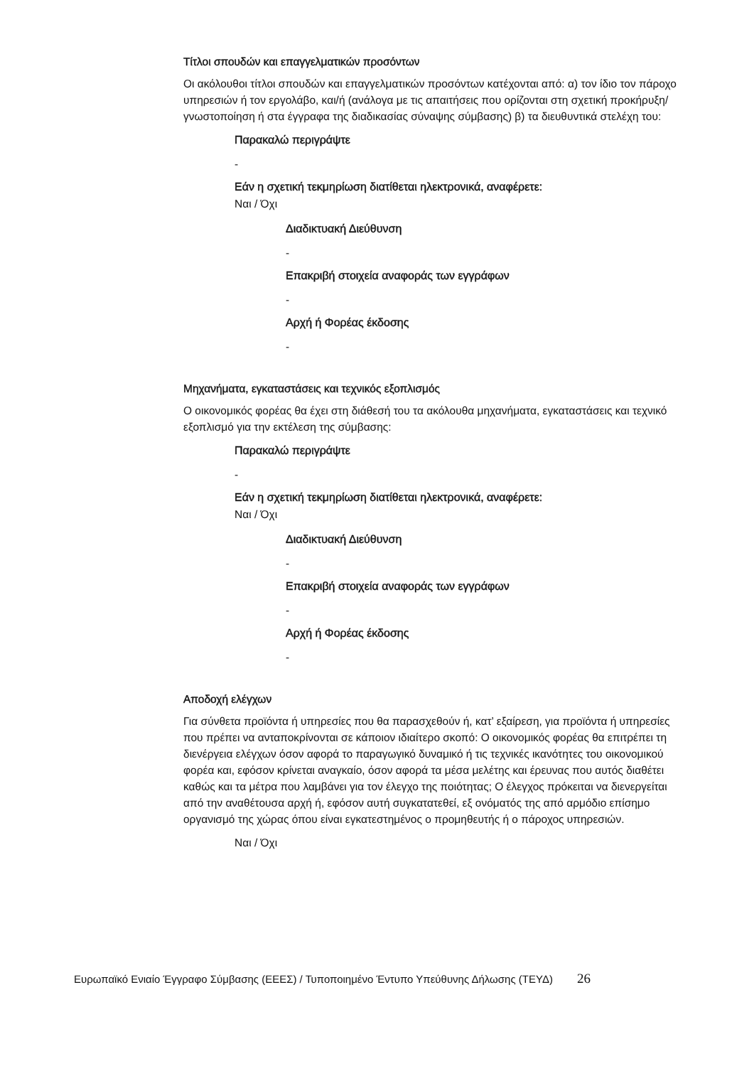Τίτλοι σπουδών και επαγγελματικών προσόντων
Οι ακόλουθοι τίτλοι σπουδών και επαγγελματικών προσόντων κατέχονται από: α) τον ίδιο τον πάροχο υπηρεσιών ή τον εργολάβο, και/ή (ανάλογα με τις απαιτήσεις που ορίζονται στη σχετική προκήρυξη/γνωστοποίηση ή στα έγγραφα της διαδικασίας σύναψης σύμβασης) β) τα διευθυντικά στελέχη του:
Παρακαλώ περιγράψτε
-
Εάν η σχετική τεκμηρίωση διατίθεται ηλεκτρονικά, αναφέρετε:
Ναι / Όχι
Διαδικτυακή Διεύθυνση
-
Επακριβή στοιχεία αναφοράς των εγγράφων
-
Αρχή ή Φορέας έκδοσης
-
Μηχανήματα, εγκαταστάσεις και τεχνικός εξοπλισμός
Ο οικονομικός φορέας θα έχει στη διάθεσή του τα ακόλουθα μηχανήματα, εγκαταστάσεις και τεχνικό εξοπλισμό για την εκτέλεση της σύμβασης:
Παρακαλώ περιγράψτε
-
Εάν η σχετική τεκμηρίωση διατίθεται ηλεκτρονικά, αναφέρετε:
Ναι / Όχι
Διαδικτυακή Διεύθυνση
-
Επακριβή στοιχεία αναφοράς των εγγράφων
-
Αρχή ή Φορέας έκδοσης
-
Αποδοχή ελέγχων
Για σύνθετα προϊόντα ή υπηρεσίες που θα παρασχεθούν ή, κατ’ εξαίρεση, για προϊόντα ή υπηρεσίες που πρέπει να ανταποκρίνονται σε κάποιον ιδιαίτερο σκοπό: Ο οικονομικός φορέας θα επιτρέπει τη διενέργεια ελέγχων όσον αφορά το παραγωγικό δυναμικό ή τις τεχνικές ικανότητες του οικονομικού φορέα και, εφόσον κρίνεται αναγκαίο, όσον αφορά τα μέσα μελέτης και έρευνας που αυτός διαθέτει καθώς και τα μέτρα που λαμβάνει για τον έλεγχο της ποιότητας; Ο έλεγχος πρόκειται να διενεργείται από την αναθέτουσα αρχή ή, εφόσον αυτή συγκατατεθεί, εξ ονόματός της από αρμόδιο επίσημο οργανισμό της χώρας όπου είναι εγκατεστημένος ο προμηθευτής ή ο πάροχος υπηρεσιών.
Ναι / Όχι
Ευρωπαϊκό Ενιαίο Έγγραφο Σύμβασης (ΕΕΕΣ) / Τυποποιημένο Έντυπο Υπεύθυνης Δήλωσης (ΤΕΥΔ) 26